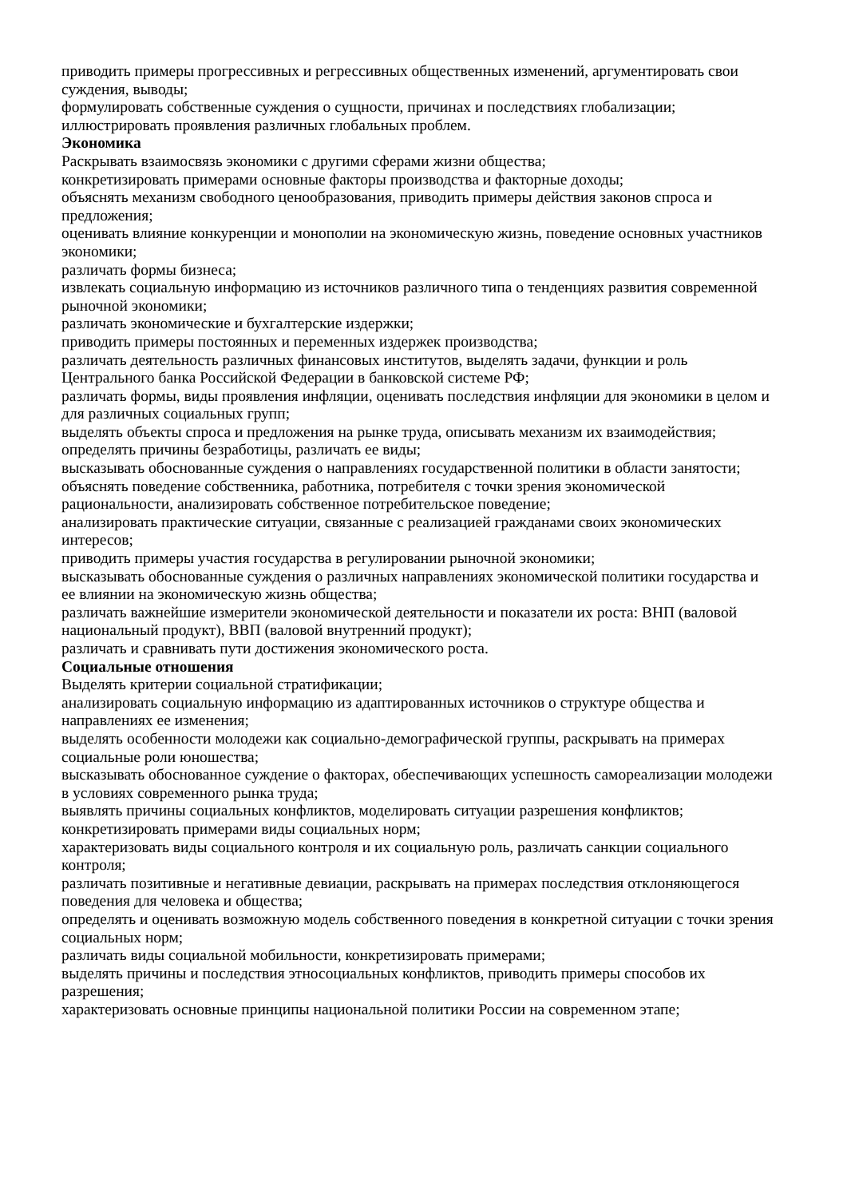приводить примеры прогрессивных и регрессивных общественных изменений, аргументировать свои суждения, выводы;
формулировать собственные суждения о сущности, причинах и последствиях глобализации;
иллюстрировать проявления различных глобальных проблем.
Экономика
Раскрывать взаимосвязь экономики с другими сферами жизни общества;
конкретизировать примерами основные факторы производства и факторные доходы;
объяснять механизм свободного ценообразования, приводить примеры действия законов спроса и предложения;
оценивать влияние конкуренции и монополии на экономическую жизнь, поведение основных участников экономики;
различать формы бизнеса;
извлекать социальную информацию из источников различного типа о тенденциях развития современной рыночной экономики;
различать экономические и бухгалтерские издержки;
приводить примеры постоянных и переменных издержек производства;
различать деятельность различных финансовых институтов, выделять задачи, функции и роль Центрального банка Российской Федерации в банковской системе РФ;
различать формы, виды проявления инфляции, оценивать последствия инфляции для экономики в целом и для различных социальных групп;
выделять объекты спроса и предложения на рынке труда, описывать механизм их взаимодействия;
определять причины безработицы, различать ее виды;
высказывать обоснованные суждения о направлениях государственной политики в области занятости;
объяснять поведение собственника, работника, потребителя с точки зрения экономической рациональности, анализировать собственное потребительское поведение;
анализировать практические ситуации, связанные с реализацией гражданами своих экономических интересов;
приводить примеры участия государства в регулировании рыночной экономики;
высказывать обоснованные суждения о различных направлениях экономической политики государства и ее влиянии на экономическую жизнь общества;
различать важнейшие измерители экономической деятельности и показатели их роста: ВНП (валовой национальный продукт), ВВП (валовой внутренний продукт);
различать и сравнивать пути достижения экономического роста.
Социальные отношения
Выделять критерии социальной стратификации;
анализировать социальную информацию из адаптированных источников о структуре общества и направлениях ее изменения;
выделять особенности молодежи как социально-демографической группы, раскрывать на примерах социальные роли юношества;
высказывать обоснованное суждение о факторах, обеспечивающих успешность самореализации молодежи в условиях современного рынка труда;
выявлять причины социальных конфликтов, моделировать ситуации разрешения конфликтов;
конкретизировать примерами виды социальных норм;
характеризовать виды социального контроля и их социальную роль, различать санкции социального контроля;
различать позитивные и негативные девиации, раскрывать на примерах последствия отклоняющегося поведения для человека и общества;
определять и оценивать возможную модель собственного поведения в конкретной ситуации с точки зрения социальных норм;
различать виды социальной мобильности, конкретизировать примерами;
выделять причины и последствия этносоциальных конфликтов, приводить примеры способов их разрешения;
характеризовать основные принципы национальной политики России на современном этапе;